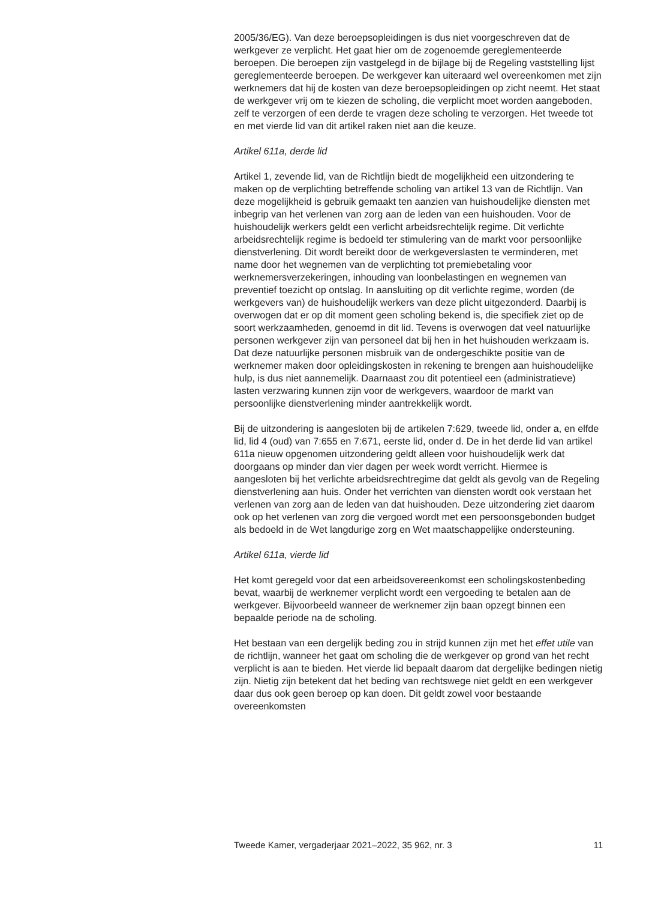2005/36/EG). Van deze beroepsopleidingen is dus niet voorgeschreven dat de werkgever ze verplicht. Het gaat hier om de zogenoemde gereglementeerde beroepen. Die beroepen zijn vastgelegd in de bijlage bij de Regeling vaststelling lijst gereglementeerde beroepen. De werkgever kan uiteraard wel overeenkomen met zijn werknemers dat hij de kosten van deze beroepsopleidingen op zicht neemt. Het staat de werkgever vrij om te kiezen de scholing, die verplicht moet worden aangeboden, zelf te verzorgen of een derde te vragen deze scholing te verzorgen. Het tweede tot en met vierde lid van dit artikel raken niet aan die keuze.
Artikel 611a, derde lid
Artikel 1, zevende lid, van de Richtlijn biedt de mogelijkheid een uitzondering te maken op de verplichting betreffende scholing van artikel 13 van de Richtlijn. Van deze mogelijkheid is gebruik gemaakt ten aanzien van huishoudelijke diensten met inbegrip van het verlenen van zorg aan de leden van een huishouden. Voor de huishoudelijk werkers geldt een verlicht arbeidsrechtelijk regime. Dit verlichte arbeidsrechtelijk regime is bedoeld ter stimulering van de markt voor persoonlijke dienstverlening. Dit wordt bereikt door de werkgeverslasten te verminderen, met name door het wegnemen van de verplichting tot premiebetaling voor werknemersverzekeringen, inhouding van loonbelastingen en wegnemen van preventief toezicht op ontslag. In aansluiting op dit verlichte regime, worden (de werkgevers van) de huishoudelijk werkers van deze plicht uitgezonderd. Daarbij is overwogen dat er op dit moment geen scholing bekend is, die specifiek ziet op de soort werkzaamheden, genoemd in dit lid. Tevens is overwogen dat veel natuurlijke personen werkgever zijn van personeel dat bij hen in het huishouden werkzaam is. Dat deze natuurlijke personen misbruik van de ondergeschikte positie van de werknemer maken door opleidingskosten in rekening te brengen aan huishoudelijke hulp, is dus niet aannemelijk. Daarnaast zou dit potentieel een (administratieve) lasten verzwaring kunnen zijn voor de werkgevers, waardoor de markt van persoonlijke dienstverlening minder aantrekkelijk wordt.
Bij de uitzondering is aangesloten bij de artikelen 7:629, tweede lid, onder a, en elfde lid, lid 4 (oud) van 7:655 en 7:671, eerste lid, onder d. De in het derde lid van artikel 611a nieuw opgenomen uitzondering geldt alleen voor huishoudelijk werk dat doorgaans op minder dan vier dagen per week wordt verricht. Hiermee is aangesloten bij het verlichte arbeidsrechtregime dat geldt als gevolg van de Regeling dienstverlening aan huis. Onder het verrichten van diensten wordt ook verstaan het verlenen van zorg aan de leden van dat huishouden. Deze uitzondering ziet daarom ook op het verlenen van zorg die vergoed wordt met een persoonsgebonden budget als bedoeld in de Wet langdurige zorg en Wet maatschappelijke ondersteuning.
Artikel 611a, vierde lid
Het komt geregeld voor dat een arbeidsovereenkomst een scholingskostenbeding bevat, waarbij de werknemer verplicht wordt een vergoeding te betalen aan de werkgever. Bijvoorbeeld wanneer de werknemer zijn baan opzegt binnen een bepaalde periode na de scholing.
Het bestaan van een dergelijk beding zou in strijd kunnen zijn met het effet utile van de richtlijn, wanneer het gaat om scholing die de werkgever op grond van het recht verplicht is aan te bieden. Het vierde lid bepaalt daarom dat dergelijke bedingen nietig zijn. Nietig zijn betekent dat het beding van rechtswege niet geldt en een werkgever daar dus ook geen beroep op kan doen. Dit geldt zowel voor bestaande overeenkomsten
Tweede Kamer, vergaderjaar 2021–2022, 35 962, nr. 3 11